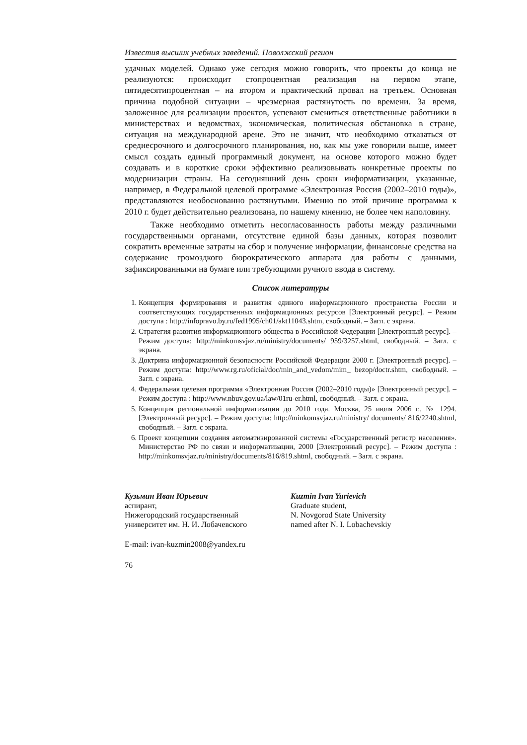Известия высших учебных заведений. Поволжский регион
удачных моделей. Однако уже сегодня можно говорить, что проекты до конца не реализуются: происходит стопроцентная реализация на первом этапе, пятидесятипроцентная – на втором и практический провал на третьем. Основная причина подобной ситуации – чрезмерная растянутость по времени. За время, заложенное для реализации проектов, успевают смениться ответственные работники в министерствах и ведомствах, экономическая, политическая обстановка в стране, ситуация на международной арене. Это не значит, что необходимо отказаться от среднесрочного и долгосрочного планирования, но, как мы уже говорили выше, имеет смысл создать единый программный документ, на основе которого можно будет создавать и в короткие сроки эффективно реализовывать конкретные проекты по модернизации страны. На сегодняшний день сроки информатизации, указанные, например, в Федеральной целевой программе «Электронная Россия (2002–2010 годы)», представляются необоснованно растянутыми. Именно по этой причине программа к 2010 г. будет действительно реализована, по нашему мнению, не более чем наполовину.
Также необходимо отметить несогласованность работы между различными государственными органами, отсутствие единой базы данных, которая позволит сократить временные затраты на сбор и получение информации, финансовые средства на содержание громоздкого бюрократического аппарата для работы с данными, зафиксированными на бумаге или требующими ручного ввода в систему.
Список литературы
1. Концепция формирования и развития единого информационного пространства России и соответствующих государственных информационных ресурсов [Электронный ресурс]. – Режим доступа : http://infopravo.by.ru/fed1995/ch01/akt11043.shtm, свободный. – Загл. с экрана.
2. Стратегия развития информационного общества в Российской Федерации [Электронный ресурс]. – Режим доступа: http://minkomsvjaz.ru/ministry/documents/ 959/3257.shtml, свободный. – Загл. с экрана.
3. Доктрина информационной безопасности Российской Федерации 2000 г. [Электронный ресурс]. – Режим доступа: http://www.rg.ru/oficial/doc/min_and_vedom/mim_ bezop/doctr.shtm, свободный. – Загл. с экрана.
4. Федеральная целевая программа «Электронная Россия (2002–2010 годы)» [Электронный ресурс]. – Режим доступа : http://www.nbuv.gov.ua/law/01ru-er.html, свободный. – Загл. с экрана.
5. Концепция региональной информатизации до 2010 года. Москва, 25 июля 2006 г., № 1294. [Электронный ресурс]. – Режим доступа: http://minkomsvjaz.ru/ministry/ documents/ 816/2240.shtml, свободный. – Загл. с экрана.
6. Проект концепции создания автоматизированной системы «Государственный регистр населения». Министерство РФ по связи и информатизации, 2000 [Электронный ресурс]. – Режим доступа : http://minkomsvjaz.ru/ministry/documents/816/819.shtml, свободный. – Загл. с экрана.
Кузьмин Иван Юрьевич
аспирант,
Нижегородский государственный
университет им. Н. И. Лобачевского
Kuzmin Ivan Yurievich
Graduate student,
N. Novgorod State University
named after N. I. Lobachevskiy
E-mail: ivan-kuzmin2008@yandex.ru
76